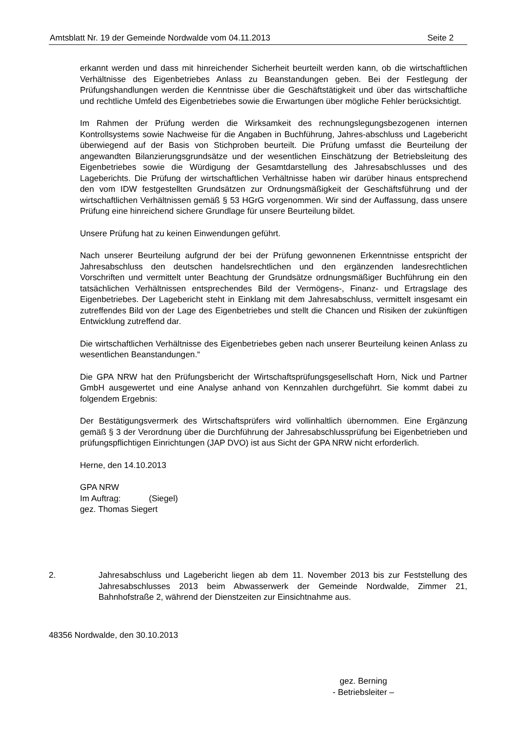Amtsblatt Nr. 19 der Gemeinde Nordwalde vom 04.11.2013 Seite 2
erkannt werden und dass mit hinreichender Sicherheit beurteilt werden kann, ob die wirtschaftlichen Verhältnisse des Eigenbetriebes Anlass zu Beanstandungen geben. Bei der Festlegung der Prüfungshandlungen werden die Kenntnisse über die Geschäftstätigkeit und über das wirtschaftliche und rechtliche Umfeld des Eigenbetriebes sowie die Erwartungen über mögliche Fehler berücksichtigt.
Im Rahmen der Prüfung werden die Wirksamkeit des rechnungslegungsbezogenen internen Kontrollsystems sowie Nachweise für die Angaben in Buchführung, Jahres-abschluss und Lagebericht überwiegend auf der Basis von Stichproben beurteilt. Die Prüfung umfasst die Beurteilung der angewandten Bilanzierungsgrundsätze und der wesentlichen Einschätzung der Betriebsleitung des Eigenbetriebes sowie die Würdigung der Gesamtdarstellung des Jahresabschlusses und des Lageberichts. Die Prüfung der wirtschaftlichen Verhältnisse haben wir darüber hinaus entsprechend den vom IDW festgestellten Grundsätzen zur Ordnungsmäßigkeit der Geschäftsführung und der wirtschaftlichen Verhältnissen gemäß § 53 HGrG vorgenommen. Wir sind der Auffassung, dass unsere Prüfung eine hinreichend sichere Grundlage für unsere Beurteilung bildet.
Unsere Prüfung hat zu keinen Einwendungen geführt.
Nach unserer Beurteilung aufgrund der bei der Prüfung gewonnenen Erkenntnisse entspricht der Jahresabschluss den deutschen handelsrechtlichen und den ergänzenden landesrechtlichen Vorschriften und vermittelt unter Beachtung der Grundsätze ordnungsmäßiger Buchführung ein den tatsächlichen Verhältnissen entsprechendes Bild der Vermögens-, Finanz- und Ertragslage des Eigenbetriebes. Der Lagebericht steht in Einklang mit dem Jahresabschluss, vermittelt insgesamt ein zutreffendes Bild von der Lage des Eigenbetriebes und stellt die Chancen und Risiken der zukünftigen Entwicklung zutreffend dar.
Die wirtschaftlichen Verhältnisse des Eigenbetriebes geben nach unserer Beurteilung keinen Anlass zu wesentlichen Beanstandungen.“
Die GPA NRW hat den Prüfungsbericht der Wirtschaftsprüfungsgesellschaft Horn, Nick und Partner GmbH ausgewertet und eine Analyse anhand von Kennzahlen durchgeführt. Sie kommt dabei zu folgendem Ergebnis:
Der Bestätigungsvermerk des Wirtschaftsprüfers wird vollinhaltlich übernommen. Eine Ergänzung gemäß § 3 der Verordnung über die Durchführung der Jahresabschlussprüfung bei Eigenbetrieben und prüfungspflichtigen Einrichtungen (JAP DVO) ist aus Sicht der GPA NRW nicht erforderlich.
Herne, den 14.10.2013
GPA NRW
Im Auftrag: (Siegel)
gez. Thomas Siegert
2. Jahresabschluss und Lagebericht liegen ab dem 11. November 2013 bis zur Feststellung des Jahresabschlusses 2013 beim Abwasserwerk der Gemeinde Nordwalde, Zimmer 21, Bahnhofstraße 2, während der Dienstzeiten zur Einsichtnahme aus.
48356 Nordwalde, den 30.10.2013
gez. Berning
- Betriebsleiter –